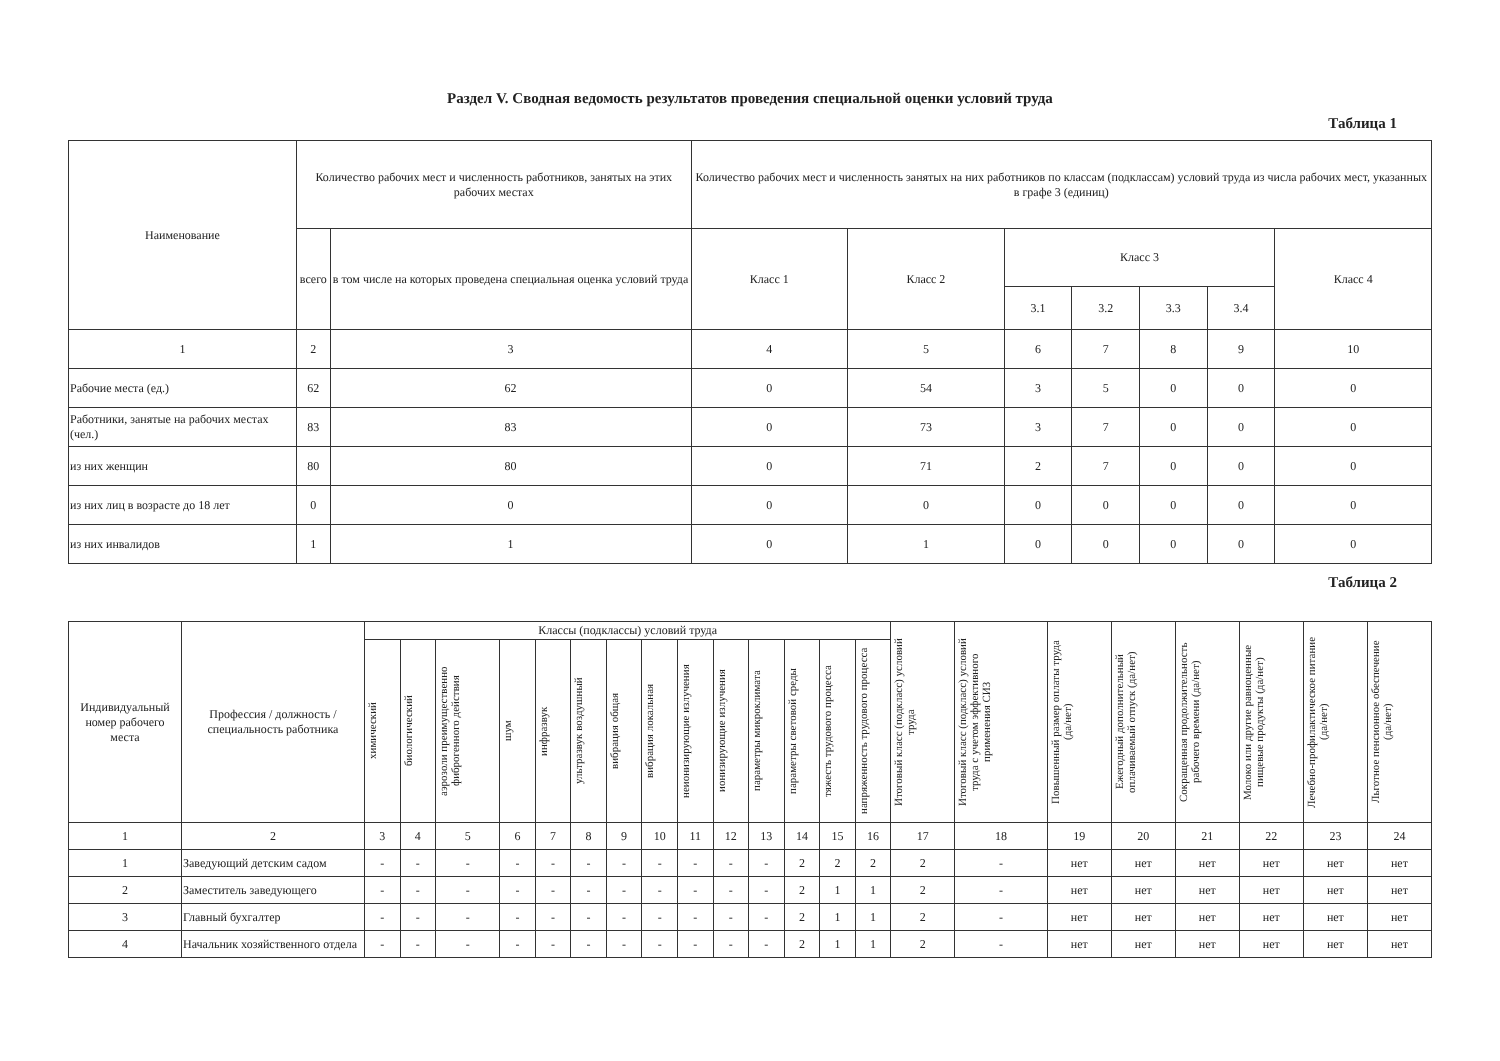Раздел V. Сводная ведомость результатов проведения специальной оценки условий труда
Таблица 1
| Наименование | Количество рабочих мест и численность работников, занятых на этих рабочих местах | | Количество рабочих мест и численность занятых на них работников по классам (подклассам) условий труда из числа рабочих мест, указанных в графе 3 (единиц) | | | | | | |
| --- | --- | --- | --- | --- | --- | --- | --- | --- | --- |
| | всего | в том числе на которых проведена специальная оценка условий труда | Класс 1 | Класс 2 | Класс 3 | | | | Класс 4 |
| | | | | | 3.1 | 3.2 | 3.3 | 3.4 | |
| 1 | 2 | 3 | 4 | 5 | 6 | 7 | 8 | 9 | 10 |
| Рабочие места (ед.) | 62 | 62 | 0 | 54 | 3 | 5 | 0 | 0 | 0 |
| Работники, занятые на рабочих местах (чел.) | 83 | 83 | 0 | 73 | 3 | 7 | 0 | 0 | 0 |
| из них женщин | 80 | 80 | 0 | 71 | 2 | 7 | 0 | 0 | 0 |
| из них лиц в возрасте до 18 лет | 0 | 0 | 0 | 0 | 0 | 0 | 0 | 0 | 0 |
| из них инвалидов | 1 | 1 | 0 | 1 | 0 | 0 | 0 | 0 | 0 |
Таблица 2
| Индивидуальный номер рабочего места | Профессия / должность / специальность работника | Классы (подклассы) условий труда | | | | | | | | | | | | | | Итоговый класс (подкласс) условий труда | Итоговый класс (подкласс) условий труда с учетом эффективного применения СИЗ | Повышенный размер оплаты труда (да/нет) | Ежегодный дополнительный оплачиваемый отпуск (да/нет) | Сокращенная продолжительность рабочего времени (да/нет) | Молоко или другие равноценные пищевые продукты (да/нет) | Лечебно-профилактическое питание (да/нет) | Льготное пенсионное обеспечение (да/нет) |
| --- | --- | --- | --- | --- | --- | --- | --- | --- | --- | --- | --- | --- | --- | --- | --- | --- | --- | --- | --- | --- | --- | --- | --- |
| | | химический | биологический | аэрозоли преимущественно фиброгенного действия | шум | инфразвук | ультразвук воздушный | вибрация общая | вибрация локальная | неионизирующие излучения | ионизирующие излучения | параметры микроклимата | параметры световой среды | тяжесть трудового процесса | напряженность трудового процесса | | | | | | | | |
| 1 | 2 | 3 | 4 | 5 | 6 | 7 | 8 | 9 | 10 | 11 | 12 | 13 | 14 | 15 | 16 | 17 | 18 | 19 | 20 | 21 | 22 | 23 | 24 |
| 1 | Заведующий детским садом | - | - | - | - | - | - | - | - | - | - | - | 2 | 2 | 2 | 2 | - | нет | нет | нет | нет | нет | нет |
| 2 | Заместитель заведующего | - | - | - | - | - | - | - | - | - | - | - | 2 | 1 | 1 | 2 | - | нет | нет | нет | нет | нет | нет |
| 3 | Главный бухгалтер | - | - | - | - | - | - | - | - | - | - | - | 2 | 1 | 1 | 2 | - | нет | нет | нет | нет | нет | нет |
| 4 | Начальник хозяйственного отдела | - | - | - | - | - | - | - | - | - | - | - | 2 | 1 | 1 | 2 | - | нет | нет | нет | нет | нет | нет |